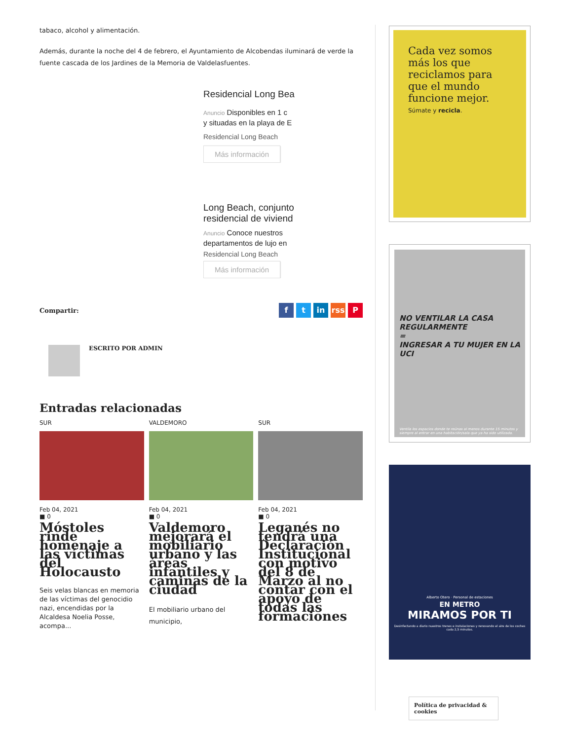tabaco, alcohol y alimentación.
Además, durante la noche del 4 de febrero, el Ayuntamiento de Alcobendas iluminará de verde la fuente cascada de los Jardines de la Memoria de Valdelasfuentes.
Residencial Long Bea
Anuncio Disponibles en 1 c
y situadas en la playa de E
Residencial Long Beach
Más información
Long Beach, conjunto
residencial de viviend
Anuncio Conoce nuestros
departamentos de lujo en
Residencial Long Beach
Más información
Compartir:
f t in rss P
ESCRITO POR ADMIN
Entradas relacionadas
SUR
Feb 04, 2021
■ 0
Móstoles rinde homenaje a las víctimas del Holocausto
Seis velas blancas en memoria de las víctimas del genocidio nazi, encendidas por la Alcaldesa Noelia Posse, acompa...
VALDEMORO
Feb 04, 2021
■ 0
Valdemoro mejorará el mobiliario urbano y las áreas infantiles y caminas de la ciudad
El mobiliario urbano del municipio,
SUR
Feb 04, 2021
■ 0
Leganés no tendrá una Declaración Institucional con motivo del 8 de Marzo al no contar con el apoyo de todas las formaciones
Cada vez somos más los que reciclamos para que el mundo funcione mejor.
Súmate y recicla.
NO VENTILAR LA CASA REGULARMENTE
=
INGRESAR A TU MUJER EN LA UCI
Ventila los espacios donde te reúnas al menos durante 15 minutos y siempre al entrar en una habitación/sala que ya ha sido utilizada.
Alberto Otero · Personal de estaciones
EN METRO
MIRAMOS POR TI
Desinfectando a diario nuestros trenes e instalaciones y renovando el aire de los coches cada 2,5 minutos.
Política de privacidad & cookies